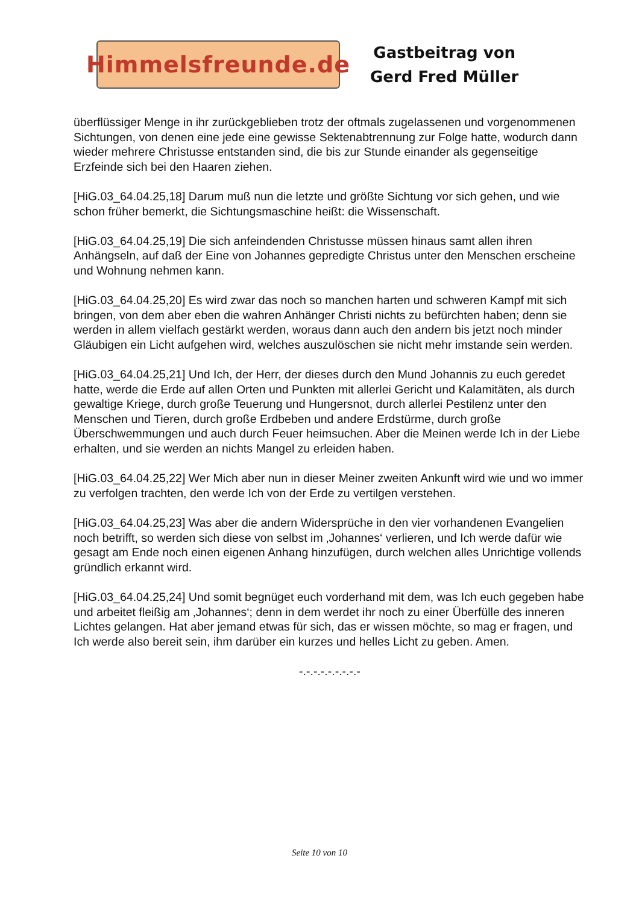Himmelsfreunde.de
Gastbeitrag von
Gerd Fred Müller
überflüssiger Menge in ihr zurückgeblieben trotz der oftmals zugelassenen und vorgenommenen Sichtungen, von denen eine jede eine gewisse Sektenabtrennung zur Folge hatte, wodurch dann wieder mehrere Christusse entstanden sind, die bis zur Stunde einander als gegenseitige Erzfeinde sich bei den Haaren ziehen.
[HiG.03_64.04.25,18] Darum muß nun die letzte und größte Sichtung vor sich gehen, und wie schon früher bemerkt, die Sichtungsmaschine heißt: die Wissenschaft.
[HiG.03_64.04.25,19] Die sich anfeindenden Christusse müssen hinaus samt allen ihren Anhängseln, auf daß der Eine von Johannes gepredigte Christus unter den Menschen erscheine und Wohnung nehmen kann.
[HiG.03_64.04.25,20] Es wird zwar das noch so manchen harten und schweren Kampf mit sich bringen, von dem aber eben die wahren Anhänger Christi nichts zu befürchten haben; denn sie werden in allem vielfach gestärkt werden, woraus dann auch den andern bis jetzt noch minder Gläubigen ein Licht aufgehen wird, welches auszulöschen sie nicht mehr imstande sein werden.
[HiG.03_64.04.25,21] Und Ich, der Herr, der dieses durch den Mund Johannis zu euch geredet hatte, werde die Erde auf allen Orten und Punkten mit allerlei Gericht und Kalamitäten, als durch gewaltige Kriege, durch große Teuerung und Hungersnot, durch allerlei Pestilenz unter den Menschen und Tieren, durch große Erdbeben und andere Erdstürme, durch große Überschwemmungen und auch durch Feuer heimsuchen. Aber die Meinen werde Ich in der Liebe erhalten, und sie werden an nichts Mangel zu erleiden haben.
[HiG.03_64.04.25,22] Wer Mich aber nun in dieser Meiner zweiten Ankunft wird wie und wo immer zu verfolgen trachten, den werde Ich von der Erde zu vertilgen verstehen.
[HiG.03_64.04.25,23] Was aber die andern Widersprüche in den vier vorhandenen Evangelien noch betrifft, so werden sich diese von selbst im ‚Johannes‘ verlieren, und Ich werde dafür wie gesagt am Ende noch einen eigenen Anhang hinzufügen, durch welchen alles Unrichtige vollends gründlich erkannt wird.
[HiG.03_64.04.25,24] Und somit begnüget euch vorderhand mit dem, was Ich euch gegeben habe und arbeitet fleißig am ‚Johannes‘; denn in dem werdet ihr noch zu einer Überfülle des inneren Lichtes gelangen. Hat aber jemand etwas für sich, das er wissen möchte, so mag er fragen, und Ich werde also bereit sein, ihm darüber ein kurzes und helles Licht zu geben. Amen.
-.-.-.-.-.-.-.-.-
Seite 10 von 10